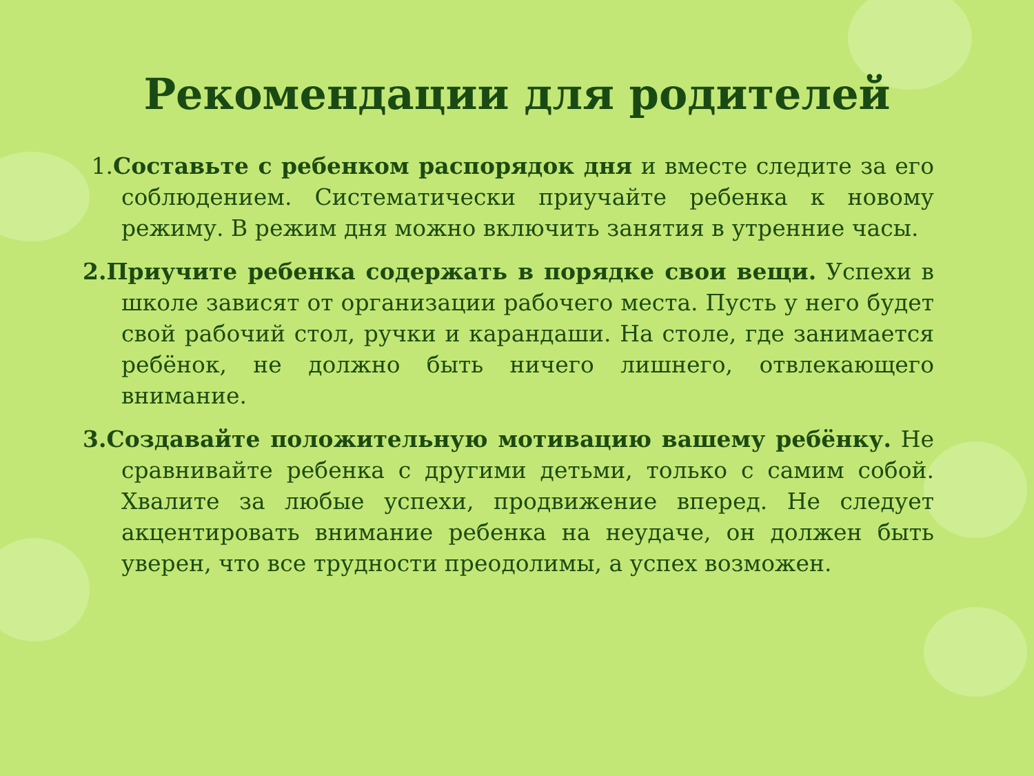Рекомендации для родителей
1.Составьте с ребенком распорядок дня и вместе следите за его соблюдением. Систематически приучайте ребенка к новому режиму. В режим дня можно включить занятия в утренние часы.
2.Приучите ребенка содержать в порядке свои вещи. Успехи в школе зависят от организации рабочего места. Пусть у него будет свой рабочий стол, ручки и карандаши. На столе, где занимается ребёнок, не должно быть ничего лишнего, отвлекающего внимание.
3.Создавайте положительную мотивацию вашему ребёнку. Не сравнивайте ребенка с другими детьми, только с самим собой. Хвалите за любые успехи, продвижение вперед. Не следует акцентировать внимание ребенка на неудаче, он должен быть уверен, что все трудности преодолимы, а успех возможен.